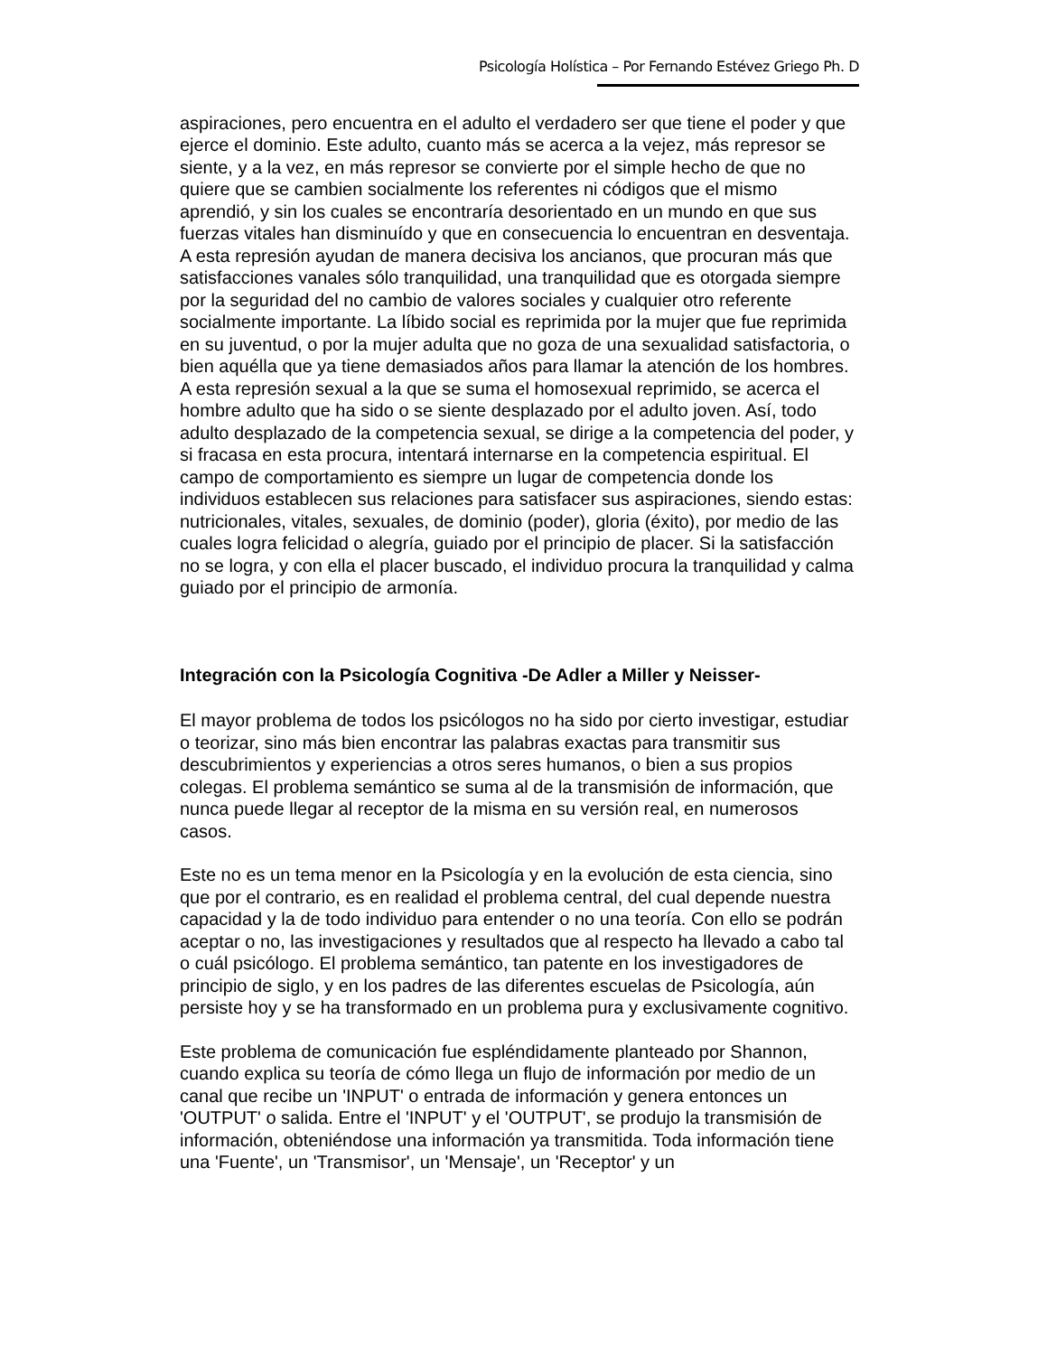Psicología Holística – Por Fernando Estévez Griego Ph. D
aspiraciones, pero encuentra en el adulto el verdadero ser que tiene el poder y que ejerce el dominio. Este adulto, cuanto más se acerca a la vejez, más represor se siente, y a la vez, en más represor se convierte por el simple hecho de que no quiere que se cambien socialmente los referentes ni códigos que el mismo aprendió, y sin los cuales se encontraría desorientado en un mundo en que sus fuerzas vitales han disminuído y que en consecuencia lo encuentran en desventaja. A esta represión ayudan de manera decisiva los ancianos, que procuran más que satisfacciones vanales sólo tranquilidad, una tranquilidad que es otorgada siempre por la seguridad del no cambio de valores sociales y cualquier otro referente socialmente importante. La líbido social es reprimida por la mujer que fue reprimida en su juventud, o por la mujer adulta que no goza de una sexualidad satisfactoria, o bien aquélla que ya tiene demasiados años para llamar la atención de los hombres. A esta represión sexual a la que se suma el homosexual reprimido, se acerca el hombre adulto que ha sido o se siente desplazado por el adulto joven. Así, todo adulto desplazado de la competencia sexual, se dirige a la competencia del poder, y si fracasa en esta procura, intentará internarse en la competencia espiritual. El campo de comportamiento es siempre un lugar de competencia donde los individuos establecen sus relaciones para satisfacer sus aspiraciones, siendo estas: nutricionales, vitales, sexuales, de dominio (poder), gloria (éxito), por medio de las cuales logra felicidad o alegría, guiado por el principio de placer. Si la satisfacción no se logra, y con ella el placer buscado, el individuo procura la tranquilidad y calma guiado por el principio de armonía.
Integración con la Psicología Cognitiva -De Adler a Miller y Neisser-
El mayor problema de todos los psicólogos no ha sido por cierto investigar, estudiar o teorizar, sino más bien encontrar las palabras exactas para transmitir sus descubrimientos y experiencias a otros seres humanos, o bien a sus propios colegas. El problema semántico se suma al de la transmisión de información, que nunca puede llegar al receptor de la misma en su versión real, en numerosos casos.
Este no es un tema menor en la Psicología y en la evolución de esta ciencia, sino que por el contrario, es en realidad el problema central, del cual depende nuestra capacidad y la de todo individuo para entender o no una teoría. Con ello se podrán aceptar o no, las investigaciones y resultados que al respecto ha llevado a cabo tal o cuál psicólogo. El problema semántico, tan patente en los investigadores de principio de siglo, y en los padres de las diferentes escuelas de Psicología, aún persiste hoy y se ha transformado en un problema pura y exclusivamente cognitivo.
Este problema de comunicación fue espléndidamente planteado por Shannon, cuando explica su teoría de cómo llega un flujo de información por medio de un canal que recibe un 'INPUT' o entrada de información y genera entonces un 'OUTPUT' o salida. Entre el 'INPUT' y el 'OUTPUT', se produjo la transmisión de información, obteniéndose una información ya transmitida. Toda información tiene una 'Fuente', un 'Transmisor', un 'Mensaje', un 'Receptor' y un